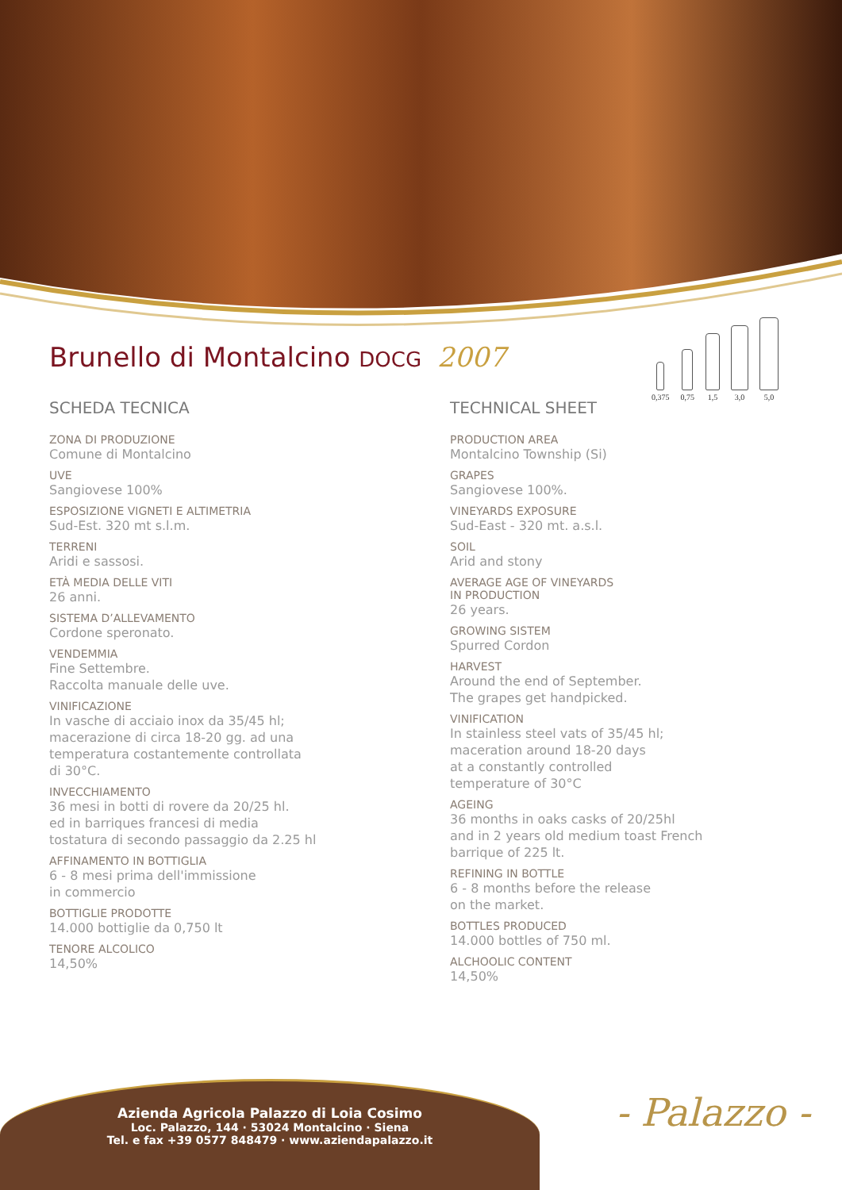0,375
0,75
1,5
3,0
5,0
Brunello di Montalcino DOCG 2007
SCHEDA TECNICA
ZONA DI PRODUZIONE
Comune di Montalcino
UVE
Sangiovese 100%
ESPOSIZIONE VIGNETI E ALTIMETRIA
Sud-Est. 320 mt s.l.m.
TERRENI
Aridi e sassosi.
ETÀ MEDIA DELLE VITI
26 anni.
SISTEMA D’ALLEVAMENTO
Cordone speronato.
VENDEMMIA
Fine Settembre.
Raccolta manuale delle uve.
VINIFICAZIONE
In vasche di acciaio inox da 35/45 hl;
macerazione di circa 18-20 gg. ad una
temperatura costantemente controllata
di 30°C.
INVECCHIAMENTO
36 mesi in botti di rovere da 20/25 hl.
ed in barriques francesi di media
tostatura di secondo passaggio da 2.25 hl
AFFINAMENTO IN BOTTIGLIA
6 - 8 mesi prima dell'immissione
in commercio
BOTTIGLIE PRODOTTE
14.000 bottiglie da 0,750 lt
TENORE ALCOLICO
14,50%
TECHNICAL SHEET
PRODUCTION AREA
Montalcino Township (Si)
GRAPES
Sangiovese 100%.
VINEYARDS EXPOSURE
Sud-East - 320 mt. a.s.l.
SOIL
Arid and stony
AVERAGE AGE OF VINEYARDS
IN PRODUCTION
26 years.
GROWING SISTEM
Spurred Cordon
HARVEST
Around the end of September.
The grapes get handpicked.
VINIFICATION
In stainless steel vats of 35/45 hl;
maceration around 18-20 days
at a constantly controlled
temperature of 30°C
AGEING
36 months in oaks casks of 20/25hl
and in 2 years old medium toast French
barrique of 225 lt.
REFINING IN BOTTLE
6 - 8 months before the release
on the market.
BOTTLES PRODUCED
14.000 bottles of 750 ml.
ALCHOOLIC CONTENT
14,50%
Azienda Agricola Palazzo di Loia Cosimo
Loc. Palazzo, 144 · 53024 Montalcino · Siena
Tel. e fax +39 0577 848479 · www.aziendapalazzo.it
- Palazzo -